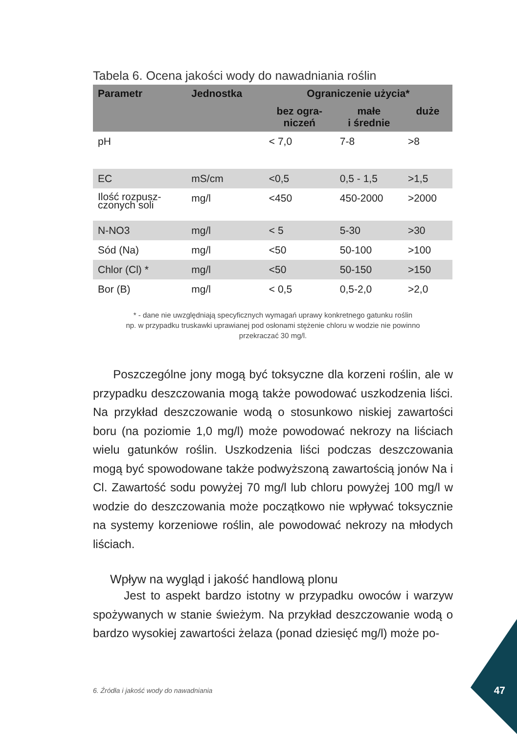47
Tabela 6. Ocena jakości wody do nawadniania roślin
| Parametr | Jednostka | Ograniczenie użycia* | | |
| --- | --- | --- | --- | --- |
| | | bez ogra- niczeń | małe i średnie | duże |
| pH | | < 7,0 | 7-8 | >8 |
| EC | mS/cm | <0,5 | 0,5 - 1,5 | >1,5 |
| Ilość rozpusz- czonych soli | mg/l | <450 | 450-2000 | >2000 |
| N-NO3 | mg/l | < 5 | 5-30 | >30 |
| Sód (Na) | mg/l | <50 | 50-100 | >100 |
| Chlor (Cl) * | mg/l | <50 | 50-150 | >150 |
| Bor (B) | mg/l | < 0,5 | 0,5-2,0 | >2,0 |
* - dane nie uwzględniają specyficznych wymagań uprawy konkretnego gatunku roślin
np. w przypadku truskawki uprawianej pod osłonami stężenie chloru w wodzie nie powinno
przekraczać 30 mg/l.
Poszczególne jony mogą być toksyczne dla korzeni roślin, ale w przypadku deszczowania mogą także powodować uszkodzenia liści. Na przykład deszczowanie wodą o stosunkowo niskiej zawartości boru (na poziomie 1,0 mg/l) może powodować nekrozy na liściach wielu gatunków roślin. Uszkodzenia liści podczas deszczowania mogą być spowodowane także podwyższoną zawartością jonów Na i Cl. Zawartość sodu powyżej 70 mg/l lub chloru powyżej 100 mg/l w wodzie do deszczowania może początkowo nie wpływać toksycznie na systemy korzeniowe roślin, ale powodować nekrozy na młodych liściach.
Wpływ na wygląd i jakość handlową plonu
Jest to aspekt bardzo istotny w przypadku owoców i warzyw spożywanych w stanie świeżym. Na przykład deszczowanie wodą o bardzo wysokiej zawartości żelaza (ponad dziesięć mg/l) może po-
6. Źródła i jakość wody do nawadniania